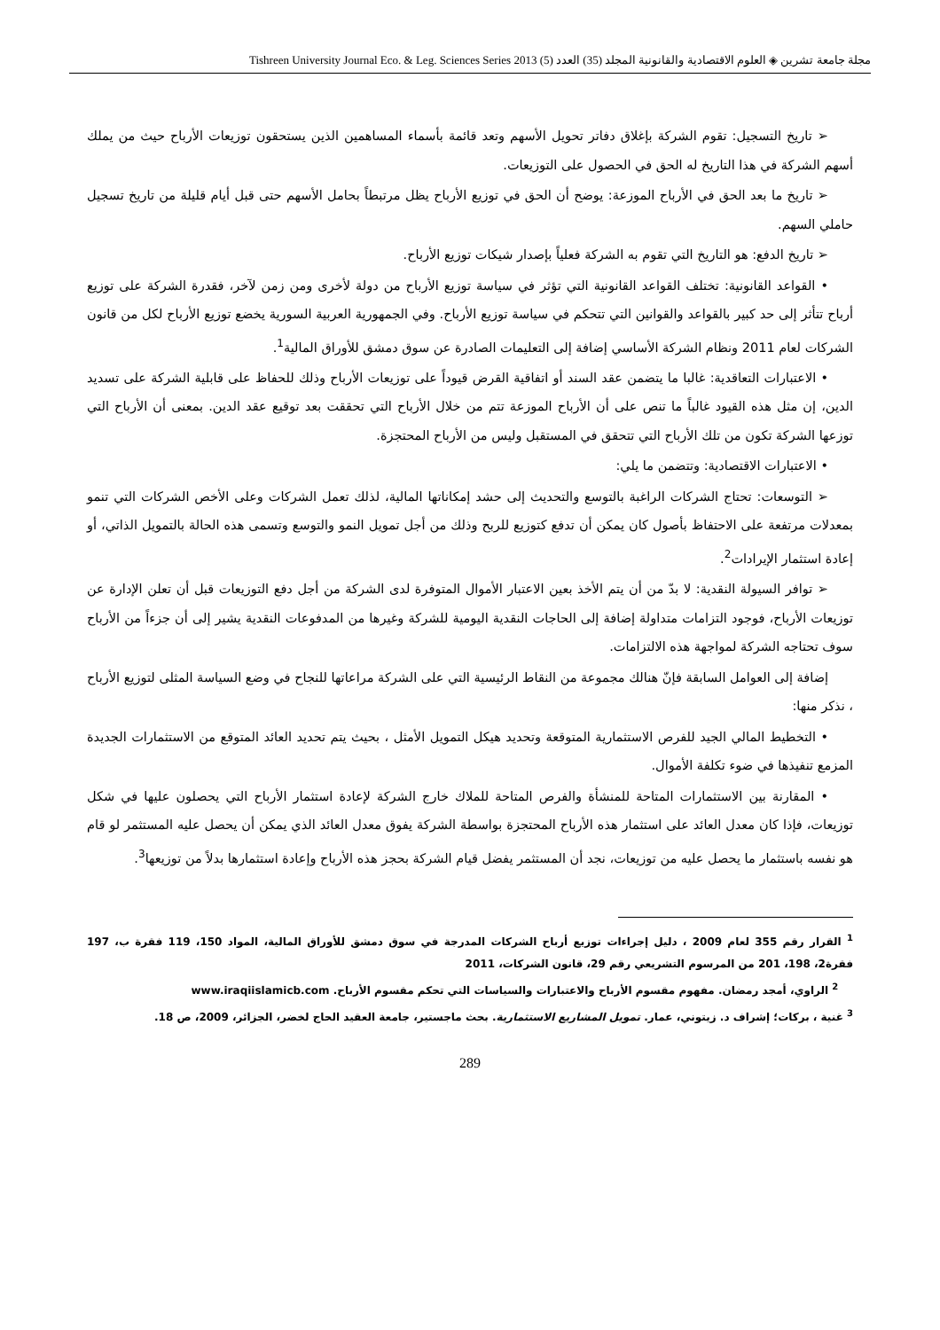مجلة جامعة تشرين ◈ العلوم الاقتصادية والقانونية المجلد (35) العدد (5) Tishreen University Journal Eco. & Leg. Sciences Series 2013
➢ تاريخ التسجيل: تقوم الشركة بإغلاق دفاتر تحويل الأسهم وتعد قائمة بأسماء المساهمين الذين يستحقون توزيعات الأرباح حيث من يملك أسهم الشركة في هذا التاريخ له الحق في الحصول على التوزيعات.
➢ تاريخ ما بعد الحق في الأرباح الموزعة: يوضح أن الحق في توزيع الأرباح يظل مرتبطاً بحامل الأسهم حتى قبل أيام قليلة من تاريخ تسجيل حاملي السهم.
➢ تاريخ الدفع: هو التاريخ التي تقوم به الشركة فعلياً بإصدار شيكات توزيع الأرباح.
• القواعد القانونية: تختلف القواعد القانونية التي تؤثر في سياسة توزيع الأرباح من دولة لأخرى ومن زمن لآخر، فقدرة الشركة على توزيع أرباح تتأثر إلى حد كبير بالقواعد والقوانين التي تتحكم في سياسة توزيع الأرباح. وفي الجمهورية العربية السورية يخضع توزيع الأرباح لكل من قانون الشركات لعام 2011 ونظام الشركة الأساسي إضافة إلى التعليمات الصادرة عن سوق دمشق للأوراق المالية<sup>1</sup>.
• الاعتبارات التعاقدية: غالبا ما يتضمن عقد السند أو اتفاقية القرض قيوداً على توزيعات الأرباح وذلك للحفاظ على قابلية الشركة على تسديد الدين، إن مثل هذه القيود غالباً ما تنص على أن الأرباح الموزعة تتم من خلال الأرباح التي تحققت بعد توقيع عقد الدين. بمعنى أن الأرباح التي توزعها الشركة تكون من تلك الأرباح التي تتحقق في المستقبل وليس من الأرباح المحتجزة.
• الاعتبارات الاقتصادية: وتتضمن ما يلي:
➢ التوسعات: تحتاج الشركات الراغبة بالتوسع والتحديث إلى حشد إمكاناتها المالية، لذلك تعمل الشركات وعلى الأخص الشركات التي تنمو بمعدلات مرتفعة على الاحتفاظ بأصول كان يمكن أن تدفع كتوزيع للربح وذلك من أجل تمويل النمو والتوسع وتسمى هذه الحالة بالتمويل الذاتي، أو إعادة استثمار الإيرادات<sup>2</sup>.
➢ توافر السيولة النقدية: لا بدّ من أن يتم الأخذ بعين الاعتبار الأموال المتوفرة لدى الشركة من أجل دفع التوزيعات قبل أن تعلن الإدارة عن توزيعات الأرباح، فوجود التزامات متداولة إضافة إلى الحاجات النقدية اليومية للشركة وغيرها من المدفوعات النقدية يشير إلى أن جزءاً من الأرباح سوف تحتاجه الشركة لمواجهة هذه الالتزامات.
إضافة إلى العوامل السابقة فإنّ هنالك مجموعة من النقاط الرئيسية التي على الشركة مراعاتها للنجاح في وضع السياسة المثلى لتوزيع الأرباح ، نذكر منها:
• التخطيط المالي الجيد للفرص الاستثمارية المتوقعة وتحديد هيكل التمويل الأمثل ، بحيث يتم تحديد العائد المتوقع من الاستثمارات الجديدة المزمع تنفيذها في ضوء تكلفة الأموال.
• المقارنة بين الاستثمارات المتاحة للمنشأة والفرص المتاحة للملاك خارج الشركة لإعادة استثمار الأرباح التي يحصلون عليها في شكل توزيعات، فإذا كان معدل العائد على استثمار هذه الأرباح المحتجزة بواسطة الشركة يفوق معدل العائد الذي يمكن أن يحصل عليه المستثمر لو قام هو نفسه باستثمار ما يحصل عليه من توزيعات، نجد أن المستثمر يفضل قيام الشركة بحجز هذه الأرباح وإعادة استثمارها بدلاً من توزيعها<sup>3</sup>.
<sup>1</sup> القرار رقم 355 لعام 2009 ، دليل إجراءات توزيع أرباح الشركات المدرجة في سوق دمشق للأوراق المالية، المواد 150، 119 فقرة ب، 197 فقرة2، 198، 201 من المرسوم التشريعي رقم 29، قانون الشركات، 2011
<sup>2</sup> الراوي، أمجد رمضان. مفهوم مقسوم الأرباح والاعتبارات والسياسات التي تحكم مقسوم الأرباح. www.iraqiislamicb.com
<sup>3</sup> غنية ، بركات؛ إشراف د. زيتوني، عمار. تمويل المشاريع الاستثمارية. بحث ماجستير، جامعة العقيد الحاج لخضر، الجزائر، 2009، ص 18.
289